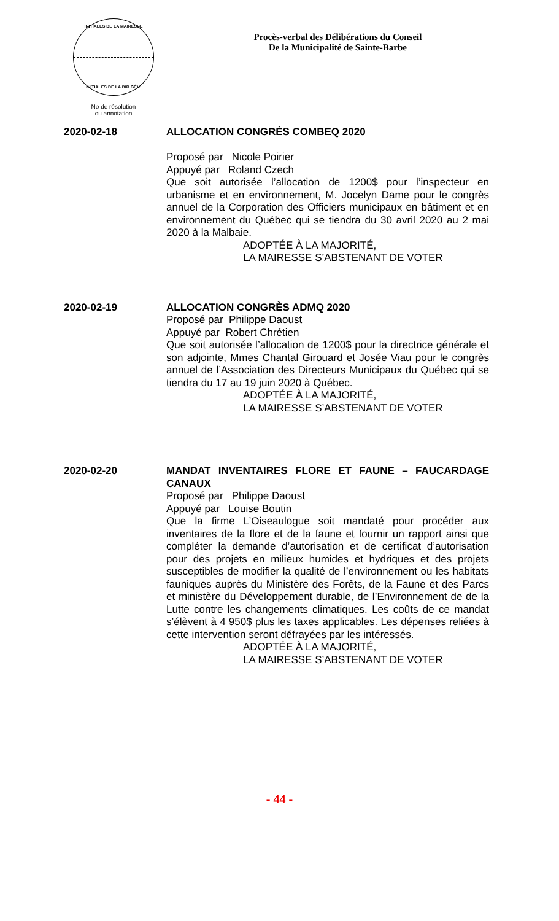INITIALES DE LA MAIRESSE
INITIALES DE LA DIR.GÉN.
No de résolution
ou annotation
Procès-verbal des Délibérations du Conseil
De la Municipalité de Sainte-Barbe
2020-02-18
ALLOCATION CONGRÈS COMBEQ 2020
Proposé par Nicole Poirier
Appuyé par Roland Czech
Que soit autorisée l’allocation de 1200$ pour l’inspecteur en urbanisme et en environnement, M. Jocelyn Dame pour le congrès annuel de la Corporation des Officiers municipaux en bâtiment et en environnement du Québec qui se tiendra du 30 avril 2020 au 2 mai 2020 à la Malbaie.
ADOPTÉE À LA MAJORITÉ,
LA MAIRESSE S’ABSTENANT DE VOTER
2020-02-19
ALLOCATION CONGRÈS ADMQ 2020
Proposé par Philippe Daoust
Appuyé par Robert Chrétien
Que soit autorisée l’allocation de 1200$ pour la directrice générale et son adjointe, Mmes Chantal Girouard et Josée Viau pour le congrès annuel de l’Association des Directeurs Municipaux du Québec qui se tiendra du 17 au 19 juin 2020 à Québec.
ADOPTÉE À LA MAJORITÉ,
LA MAIRESSE S’ABSTENANT DE VOTER
2020-02-20
MANDAT INVENTAIRES FLORE ET FAUNE – FAUCARDAGE CANAUX
Proposé par Philippe Daoust
Appuyé par Louise Boutin
Que la firme L’Oiseaulogue soit mandaté pour procéder aux inventaires de la flore et de la faune et fournir un rapport ainsi que compléter la demande d’autorisation et de certificat d’autorisation pour des projets en milieux humides et hydriques et des projets susceptibles de modifier la qualité de l’environnement ou les habitats fauniques auprès du Ministère des Forêts, de la Faune et des Parcs et ministère du Développement durable, de l’Environnement de de la Lutte contre les changements climatiques. Les coûts de ce mandat s’élèvent à 4 950$ plus les taxes applicables. Les dépenses reliées à cette intervention seront défrayées par les intéressés.
ADOPTÉE À LA MAJORITÉ,
LA MAIRESSE S’ABSTENANT DE VOTER
- 44 -